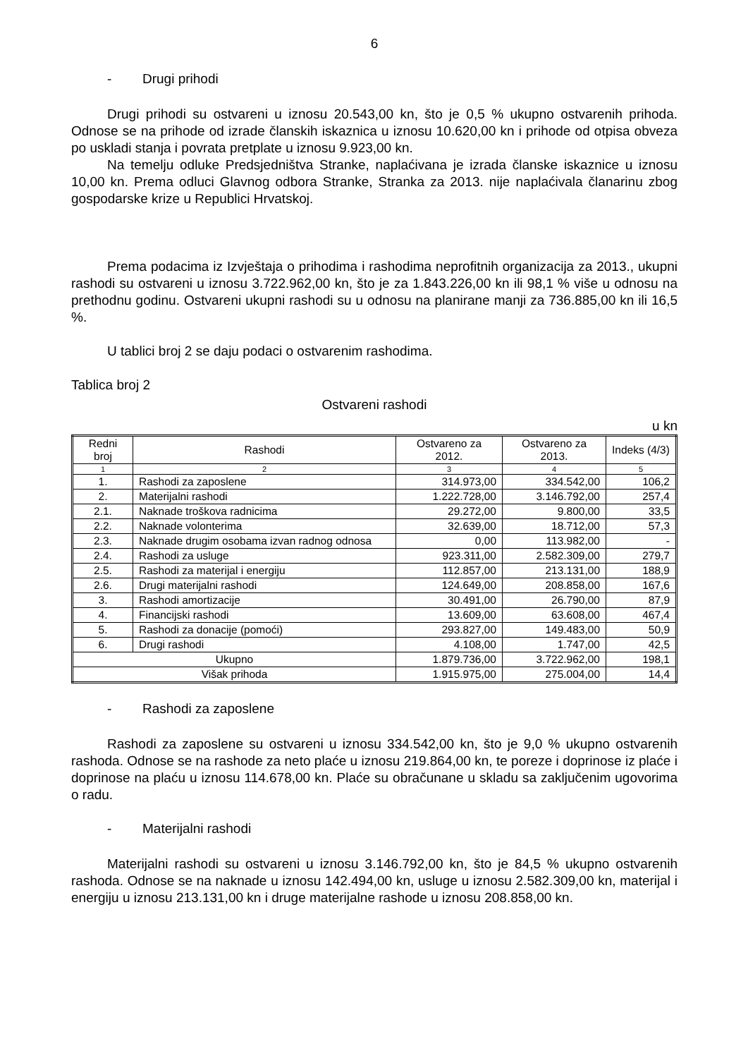6
- Drugi prihodi
Drugi prihodi su ostvareni u iznosu 20.543,00 kn, što je 0,5 % ukupno ostvarenih prihoda. Odnose se na prihode od izrade članskih iskaznica u iznosu 10.620,00 kn i prihode od otpisa obveza po uskladi stanja i povrata pretplate u iznosu 9.923,00 kn.
Na temelju odluke Predsjedništva Stranke, naplaćivana je izrada članske iskaznice u iznosu 10,00 kn. Prema odluci Glavnog odbora Stranke, Stranka za 2013. nije naplaćivala članarinu zbog gospodarske krize u Republici Hrvatskoj.
Prema podacima iz Izvještaja o prihodima i rashodima neprofitnih organizacija za 2013., ukupni rashodi su ostvareni u iznosu 3.722.962,00 kn, što je za 1.843.226,00 kn ili 98,1 % više u odnosu na prethodnu godinu. Ostvareni ukupni rashodi su u odnosu na planirane manji za 736.885,00 kn ili 16,5 %.
U tablici broj 2 se daju podaci o ostvarenim rashodima.
Tablica broj 2
Ostvareni rashodi
u kn
| Redni broj | Rashodi | Ostvareno za 2012. | Ostvareno za 2013. | Indeks (4/3) |
| --- | --- | --- | --- | --- |
| 1 | 2 | 3 | 4 | 5 |
| 1. | Rashodi za zaposlene | 314.973,00 | 334.542,00 | 106,2 |
| 2. | Materijalni rashodi | 1.222.728,00 | 3.146.792,00 | 257,4 |
| 2.1. | Naknade troškova radnicima | 29.272,00 | 9.800,00 | 33,5 |
| 2.2. | Naknade volonterima | 32.639,00 | 18.712,00 | 57,3 |
| 2.3. | Naknade drugim osobama izvan radnog odnosa | 0,00 | 113.982,00 | - |
| 2.4. | Rashodi za usluge | 923.311,00 | 2.582.309,00 | 279,7 |
| 2.5. | Rashodi za materijal i energiju | 112.857,00 | 213.131,00 | 188,9 |
| 2.6. | Drugi materijalni rashodi | 124.649,00 | 208.858,00 | 167,6 |
| 3. | Rashodi amortizacije | 30.491,00 | 26.790,00 | 87,9 |
| 4. | Financijski rashodi | 13.609,00 | 63.608,00 | 467,4 |
| 5. | Rashodi za donacije (pomoći) | 293.827,00 | 149.483,00 | 50,9 |
| 6. | Drugi rashodi | 4.108,00 | 1.747,00 | 42,5 |
| Ukupno | | 1.879.736,00 | 3.722.962,00 | 198,1 |
| Višak prihoda | | 1.915.975,00 | 275.004,00 | 14,4 |
- Rashodi za zaposlene
Rashodi za zaposlene su ostvareni u iznosu 334.542,00 kn, što je 9,0 % ukupno ostvarenih rashoda. Odnose se na rashode za neto plaće u iznosu 219.864,00 kn, te poreze i doprinose iz plaće i doprinose na plaću u iznosu 114.678,00 kn. Plaće su obračunane u skladu sa zaključenim ugovorima o radu.
- Materijalni rashodi
Materijalni rashodi su ostvareni u iznosu 3.146.792,00 kn, što je 84,5 % ukupno ostvarenih rashoda. Odnose se na naknade u iznosu 142.494,00 kn, usluge u iznosu 2.582.309,00 kn, materijal i energiju u iznosu 213.131,00 kn i druge materijalne rashode u iznosu 208.858,00 kn.